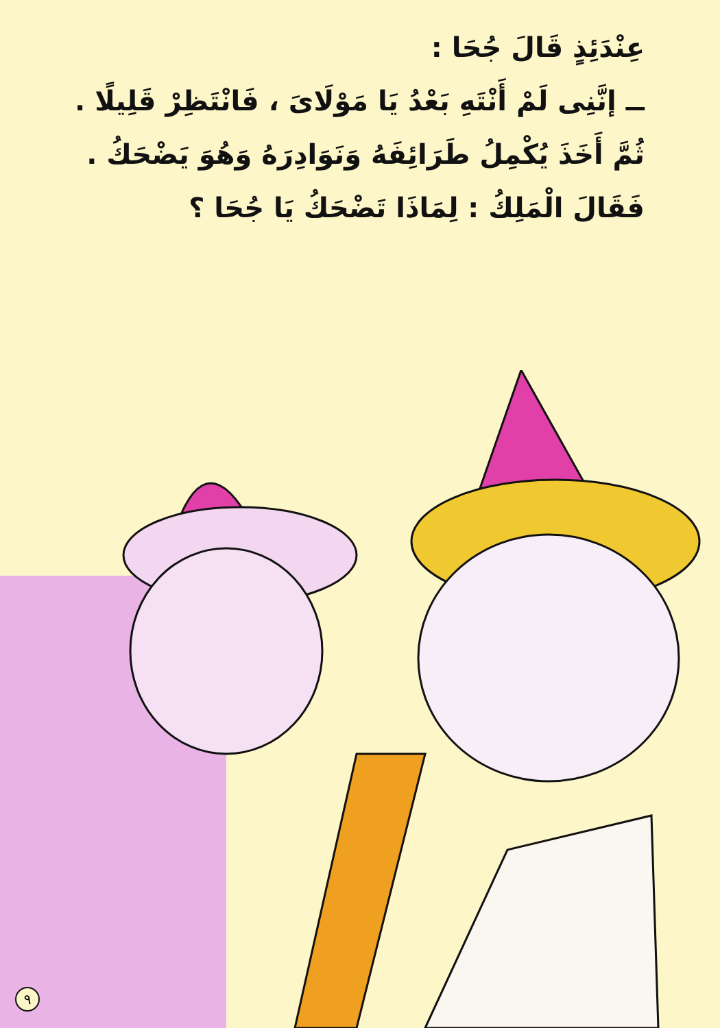عِنْدَئِذٍ قَالَ جُحَا :
ــ إنَّنِى لَمْ أَنْتَهِ بَعْدُ يَا مَوْلَاىَ ، فَانْتَظِرْ قَلِيلًا .
ثُمَّ أَخَذَ يُكْمِلُ طَرَائِفَهُ وَنَوَادِرَهُ وَهُوَ يَضْحَكُ .
فَقَالَ الْمَلِكُ : لِمَاذَا تَضْحَكُ يَا جُحَا ؟
٩